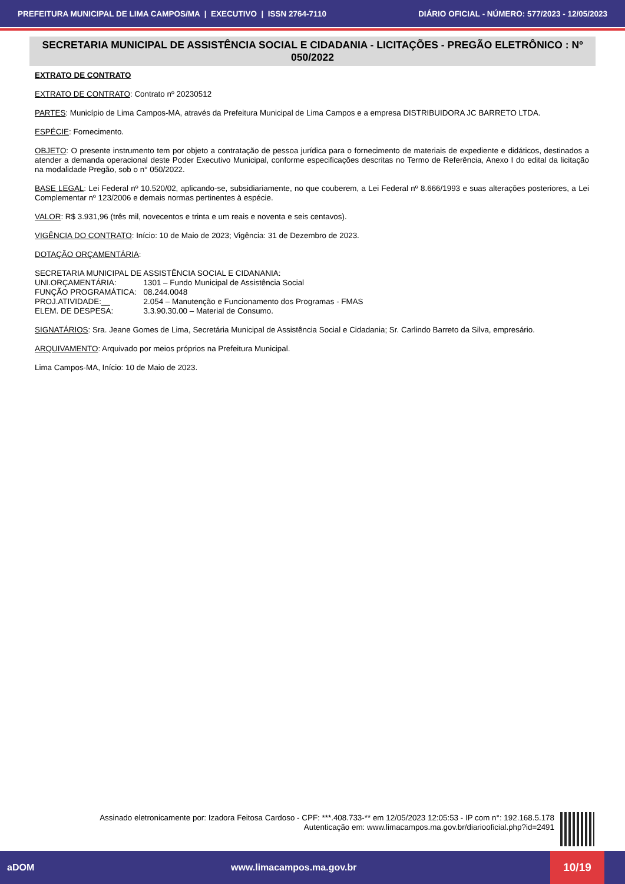PREFEITURA MUNICIPAL DE LIMA CAMPOS/MA | EXECUTIVO | ISSN 2764-7110 DIÁRIO OFICIAL - NÚMERO: 577/2023 - 12/05/2023
SECRETARIA MUNICIPAL DE ASSISTÊNCIA SOCIAL E CIDADANIA - LICITAÇÕES - PREGÃO ELETRÔNICO : Nº 050/2022
EXTRATO DE CONTRATO
EXTRATO DE CONTRATO: Contrato nº 20230512
PARTES: Município de Lima Campos-MA, através da Prefeitura Municipal de Lima Campos e a empresa DISTRIBUIDORA JC BARRETO LTDA.
ESPÉCIE: Fornecimento.
OBJETO: O presente instrumento tem por objeto a contratação de pessoa jurídica para o fornecimento de materiais de expediente e didáticos, destinados a atender a demanda operacional deste Poder Executivo Municipal, conforme especificações descritas no Termo de Referência, Anexo I do edital da licitação na modalidade Pregão, sob o n° 050/2022.
BASE LEGAL: Lei Federal nº 10.520/02, aplicando-se, subsidiariamente, no que couberem, a Lei Federal nº 8.666/1993 e suas alterações posteriores, a Lei Complementar nº 123/2006 e demais normas pertinentes à espécie.
VALOR: R$ 3.931,96 (três mil, novecentos e trinta e um reais e noventa e seis centavos).
VIGÊNCIA DO CONTRATO: Início: 10 de Maio de 2023; Vigência: 31 de Dezembro de 2023.
DOTAÇÃO ORÇAMENTÁRIA:
SECRETARIA MUNICIPAL DE ASSISTÊNCIA SOCIAL E CIDANANIA:
| UNI.ORÇAMENTÁRIA: | 1301 – Fundo Municipal de Assistência Social |
| FUNÇÃO PROGRAMÁTICA: | 08.244.0048 |
| PROJ.ATIVIDADE:__ | 2.054 – Manutenção e Funcionamento dos Programas - FMAS |
| ELEM. DE DESPESA: | 3.3.90.30.00 – Material de Consumo. |
SIGNATÁRIOS: Sra. Jeane Gomes de Lima, Secretária Municipal de Assistência Social e Cidadania; Sr. Carlindo Barreto da Silva, empresário.
ARQUIVAMENTO: Arquivado por meios próprios na Prefeitura Municipal.
Lima Campos-MA, Início: 10 de Maio de 2023.
Assinado eletronicamente por: Izadora Feitosa Cardoso - CPF: ***.408.733-** em 12/05/2023 12:05:53 - IP com n°: 192.168.5.178
Autenticação em: www.limacampos.ma.gov.br/diariooficial.php?id=2491
aDOM www.limacampos.ma.gov.br 10/19